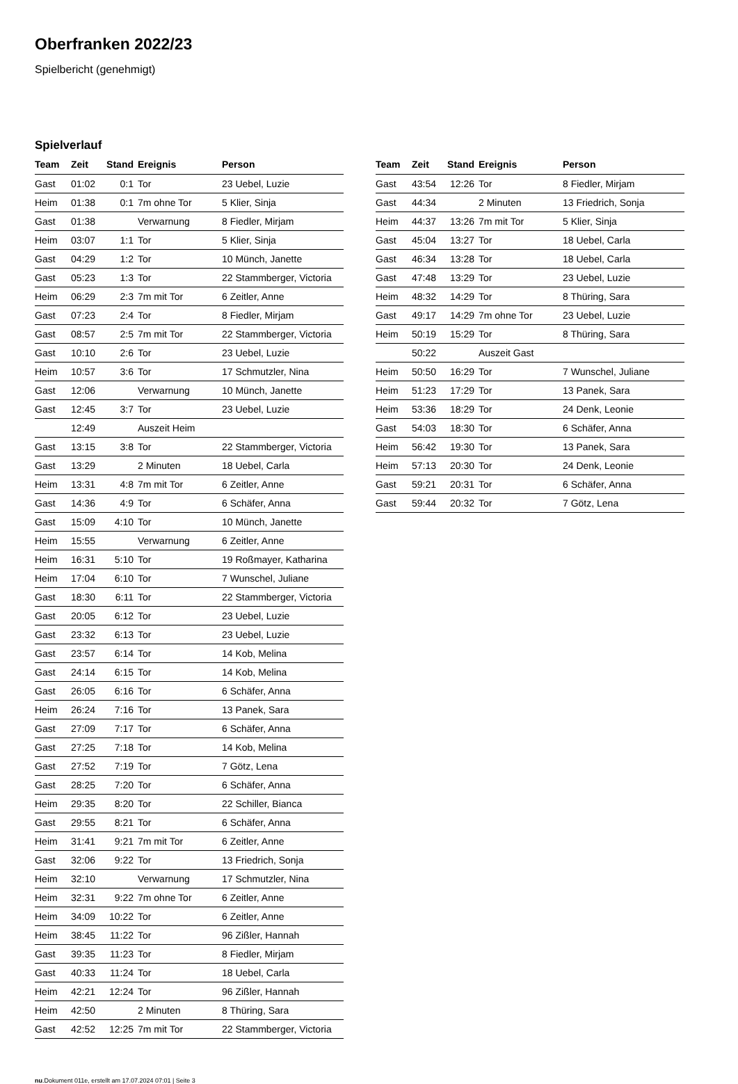Oberfranken 2022/23
Spielbericht (genehmigt)
Spielverlauf
| Team | Zeit | Stand | Ereignis | Person |
| --- | --- | --- | --- | --- |
| Gast | 01:02 | 0:1 | Tor | 23 Uebel, Luzie |
| Heim | 01:38 | 0:1 | 7m ohne Tor | 5 Klier, Sinja |
| Gast | 01:38 | | Verwarnung | 8 Fiedler, Mirjam |
| Heim | 03:07 | 1:1 | Tor | 5 Klier, Sinja |
| Gast | 04:29 | 1:2 | Tor | 10 Münch, Janette |
| Gast | 05:23 | 1:3 | Tor | 22 Stammberger, Victoria |
| Heim | 06:29 | 2:3 | 7m mit Tor | 6 Zeitler, Anne |
| Gast | 07:23 | 2:4 | Tor | 8 Fiedler, Mirjam |
| Gast | 08:57 | 2:5 | 7m mit Tor | 22 Stammberger, Victoria |
| Gast | 10:10 | 2:6 | Tor | 23 Uebel, Luzie |
| Heim | 10:57 | 3:6 | Tor | 17 Schmutzler, Nina |
| Gast | 12:06 | | Verwarnung | 10 Münch, Janette |
| Gast | 12:45 | 3:7 | Tor | 23 Uebel, Luzie |
| | 12:49 | | Auszeit Heim | |
| Gast | 13:15 | 3:8 | Tor | 22 Stammberger, Victoria |
| Gast | 13:29 | | 2 Minuten | 18 Uebel, Carla |
| Heim | 13:31 | 4:8 | 7m mit Tor | 6 Zeitler, Anne |
| Gast | 14:36 | 4:9 | Tor | 6 Schäfer, Anna |
| Gast | 15:09 | 4:10 | Tor | 10 Münch, Janette |
| Heim | 15:55 | | Verwarnung | 6 Zeitler, Anne |
| Heim | 16:31 | 5:10 | Tor | 19 Roßmayer, Katharina |
| Heim | 17:04 | 6:10 | Tor | 7 Wunschel, Juliane |
| Gast | 18:30 | 6:11 | Tor | 22 Stammberger, Victoria |
| Gast | 20:05 | 6:12 | Tor | 23 Uebel, Luzie |
| Gast | 23:32 | 6:13 | Tor | 23 Uebel, Luzie |
| Gast | 23:57 | 6:14 | Tor | 14 Kob, Melina |
| Gast | 24:14 | 6:15 | Tor | 14 Kob, Melina |
| Gast | 26:05 | 6:16 | Tor | 6 Schäfer, Anna |
| Heim | 26:24 | 7:16 | Tor | 13 Panek, Sara |
| Gast | 27:09 | 7:17 | Tor | 6 Schäfer, Anna |
| Gast | 27:25 | 7:18 | Tor | 14 Kob, Melina |
| Gast | 27:52 | 7:19 | Tor | 7 Götz, Lena |
| Gast | 28:25 | 7:20 | Tor | 6 Schäfer, Anna |
| Heim | 29:35 | 8:20 | Tor | 22 Schiller, Bianca |
| Gast | 29:55 | 8:21 | Tor | 6 Schäfer, Anna |
| Heim | 31:41 | 9:21 | 7m mit Tor | 6 Zeitler, Anne |
| Gast | 32:06 | 9:22 | Tor | 13 Friedrich, Sonja |
| Heim | 32:10 | | Verwarnung | 17 Schmutzler, Nina |
| Heim | 32:31 | 9:22 | 7m ohne Tor | 6 Zeitler, Anne |
| Heim | 34:09 | 10:22 | Tor | 6 Zeitler, Anne |
| Heim | 38:45 | 11:22 | Tor | 96 Zißler, Hannah |
| Gast | 39:35 | 11:23 | Tor | 8 Fiedler, Mirjam |
| Gast | 40:33 | 11:24 | Tor | 18 Uebel, Carla |
| Heim | 42:21 | 12:24 | Tor | 96 Zißler, Hannah |
| Heim | 42:50 | | 2 Minuten | 8 Thüring, Sara |
| Gast | 42:52 | 12:25 | 7m mit Tor | 22 Stammberger, Victoria |
| Team | Zeit | Stand | Ereignis | Person |
| --- | --- | --- | --- | --- |
| Gast | 43:54 | 12:26 | Tor | 8 Fiedler, Mirjam |
| Gast | 44:34 | | 2 Minuten | 13 Friedrich, Sonja |
| Heim | 44:37 | 13:26 | 7m mit Tor | 5 Klier, Sinja |
| Gast | 45:04 | 13:27 | Tor | 18 Uebel, Carla |
| Gast | 46:34 | 13:28 | Tor | 18 Uebel, Carla |
| Gast | 47:48 | 13:29 | Tor | 23 Uebel, Luzie |
| Heim | 48:32 | 14:29 | Tor | 8 Thüring, Sara |
| Gast | 49:17 | 14:29 | 7m ohne Tor | 23 Uebel, Luzie |
| Heim | 50:19 | 15:29 | Tor | 8 Thüring, Sara |
| | 50:22 | | Auszeit Gast | |
| Heim | 50:50 | 16:29 | Tor | 7 Wunschel, Juliane |
| Heim | 51:23 | 17:29 | Tor | 13 Panek, Sara |
| Heim | 53:36 | 18:29 | Tor | 24 Denk, Leonie |
| Gast | 54:03 | 18:30 | Tor | 6 Schäfer, Anna |
| Heim | 56:42 | 19:30 | Tor | 13 Panek, Sara |
| Heim | 57:13 | 20:30 | Tor | 24 Denk, Leonie |
| Gast | 59:21 | 20:31 | Tor | 6 Schäfer, Anna |
| Gast | 59:44 | 20:32 | Tor | 7 Götz, Lena |
nu.Dokument 011e, erstellt am 17.07.2024 07:01 | Seite 3